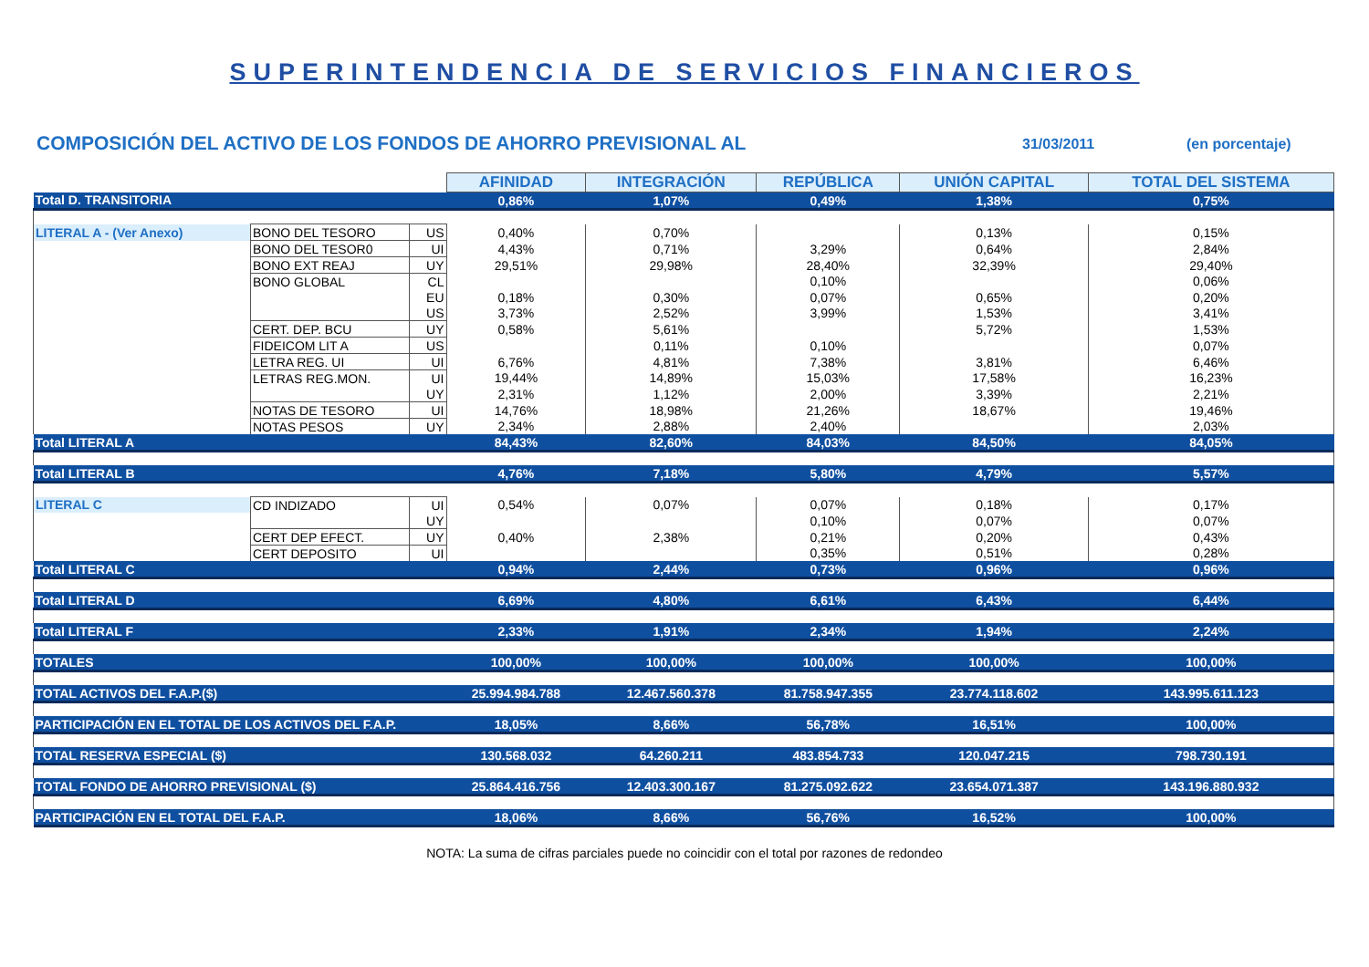SUPERINTENDENCIA DE SERVICIOS FINANCIEROS
COMPOSICIÓN DEL ACTIVO DE LOS FONDOS DE AHORRO PREVISIONAL AL
31/03/2011 (en porcentaje)
| | | | AFINIDAD | INTEGRACIÓN | REPÚBLICA | UNIÓN CAPITAL | TOTAL DEL SISTEMA |
| Total D. TRANSITORIA | | | 0,86% | 1,07% | 0,49% | 1,38% | 0,75% |
| LITERAL A - (Ver Anexo) | BONO DEL TESORO | US | 0,40% | 0,70% | | 0,13% | 0,15% |
| | BONO DEL TESOR0 | UI | 4,43% | 0,71% | 3,29% | 0,64% | 2,84% |
| | BONO EXT REAJ | UY | 29,51% | 29,98% | 28,40% | 32,39% | 29,40% |
| | BONO GLOBAL | CL | | | 0,10% | | 0,06% |
| | | EU | 0,18% | 0,30% | 0,07% | 0,65% | 0,20% |
| | | US | 3,73% | 2,52% | 3,99% | 1,53% | 3,41% |
| | CERT. DEP. BCU | UY | 0,58% | 5,61% | | 5,72% | 1,53% |
| | FIDEICOM LIT A | US | | 0,11% | 0,10% | | 0,07% |
| | LETRA REG. UI | UI | 6,76% | 4,81% | 7,38% | 3,81% | 6,46% |
| | LETRAS REG.MON. | UI | 19,44% | 14,89% | 15,03% | 17,58% | 16,23% |
| | | UY | 2,31% | 1,12% | 2,00% | 3,39% | 2,21% |
| | NOTAS DE TESORO | UI | 14,76% | 18,98% | 21,26% | 18,67% | 19,46% |
| | NOTAS PESOS | UY | 2,34% | 2,88% | 2,40% | | 2,03% |
| Total LITERAL A | | | 84,43% | 82,60% | 84,03% | 84,50% | 84,05% |
| Total LITERAL B | | | 4,76% | 7,18% | 5,80% | 4,79% | 5,57% |
| LITERAL C | CD INDIZADO | UI | 0,54% | 0,07% | 0,07% | 0,18% | 0,17% |
| | | UY | | | 0,10% | 0,07% | 0,07% |
| | CERT DEP EFECT. | UY | 0,40% | 2,38% | 0,21% | 0,20% | 0,43% |
| | CERT DEPOSITO | UI | | | 0,35% | 0,51% | 0,28% |
| Total LITERAL C | | | 0,94% | 2,44% | 0,73% | 0,96% | 0,96% |
| Total LITERAL D | | | 6,69% | 4,80% | 6,61% | 6,43% | 6,44% |
| Total LITERAL F | | | 2,33% | 1,91% | 2,34% | 1,94% | 2,24% |
| TOTALES | | | 100,00% | 100,00% | 100,00% | 100,00% | 100,00% |
| TOTAL ACTIVOS DEL F.A.P.($) | | | 25.994.984.788 | 12.467.560.378 | 81.758.947.355 | 23.774.118.602 | 143.995.611.123 |
| PARTICIPACIÓN EN EL TOTAL DE LOS ACTIVOS DEL F.A.P. | | | 18,05% | 8,66% | 56,78% | 16,51% | 100,00% |
| TOTAL RESERVA ESPECIAL ($) | | | 130.568.032 | 64.260.211 | 483.854.733 | 120.047.215 | 798.730.191 |
| TOTAL FONDO DE AHORRO PREVISIONAL ($) | | | 25.864.416.756 | 12.403.300.167 | 81.275.092.622 | 23.654.071.387 | 143.196.880.932 |
| PARTICIPACIÓN EN EL TOTAL DEL F.A.P. | | | 18,06% | 8,66% | 56,76% | 16,52% | 100,00% |
NOTA: La suma de cifras parciales puede no coincidir con el total por razones de redondeo